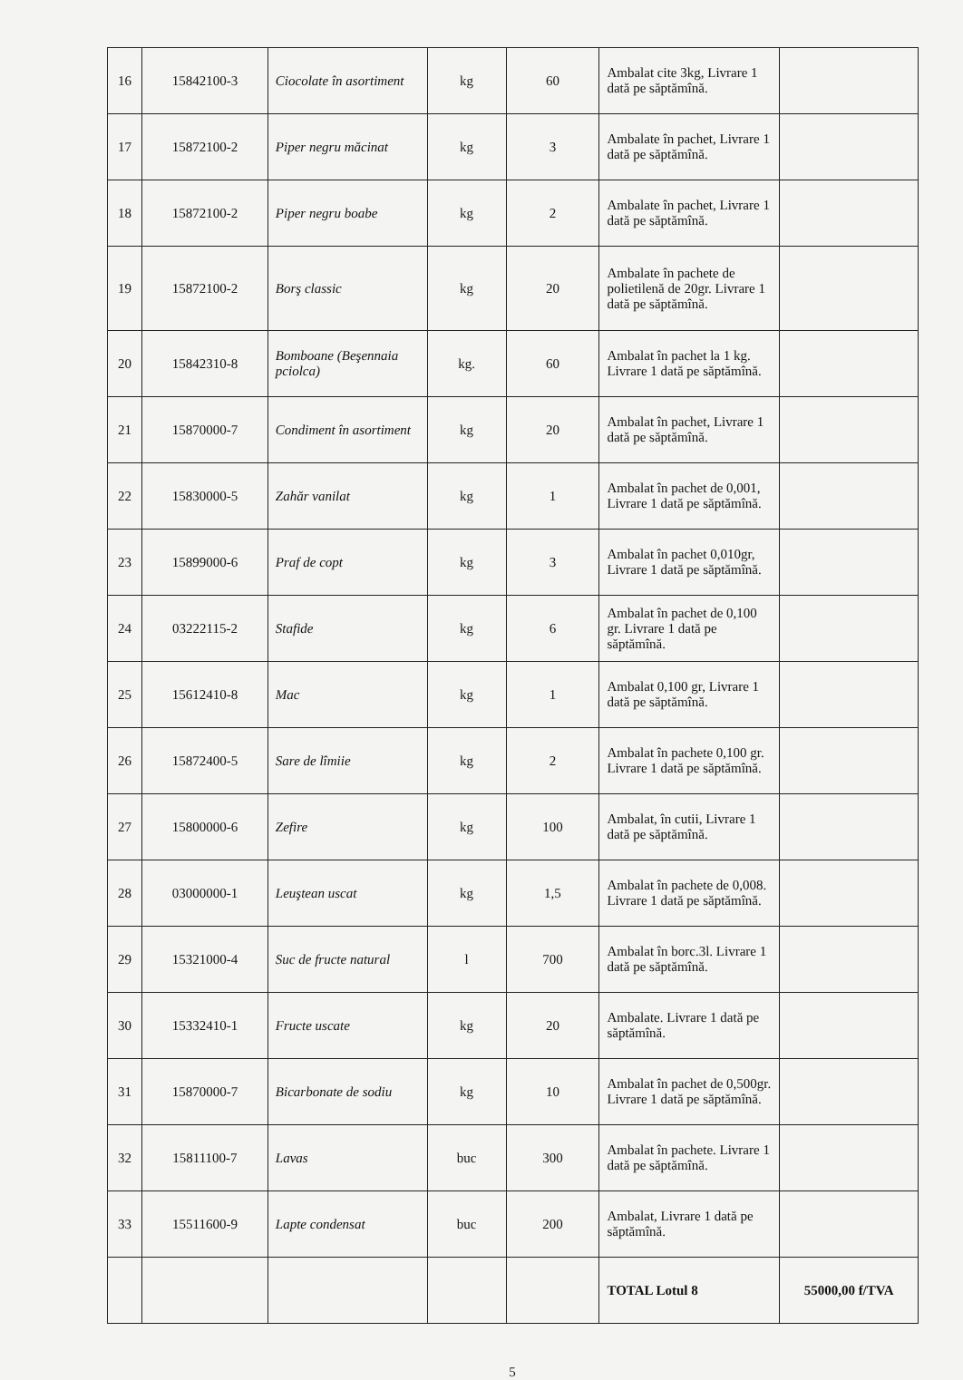| 16 | 15842100-3 | Ciocolate în asortiment | kg | 60 | Ambalat cite 3kg, Livrare 1 dată pe săptămînă. | |
| 17 | 15872100-2 | Piper negru măcinat | kg | 3 | Ambalate în pachet, Livrare 1 dată pe săptămînă. | |
| 18 | 15872100-2 | Piper negru boabe | kg | 2 | Ambalate în pachet, Livrare 1 dată pe săptămînă. | |
| 19 | 15872100-2 | Borş classic | kg | 20 | Ambalate în pachete de polietilenă de 20gr. Livrare 1 dată pe săptămînă. | |
| 20 | 15842310-8 | Bomboane (Beşennaia pciolca) | kg. | 60 | Ambalat în pachet la 1 kg. Livrare 1 dată pe săptămînă. | |
| 21 | 15870000-7 | Condiment în asortiment | kg | 20 | Ambalat în pachet, Livrare 1 dată pe săptămînă. | |
| 22 | 15830000-5 | Zahăr vanilat | kg | 1 | Ambalat în pachet de 0,001, Livrare 1 dată pe săptămînă. | |
| 23 | 15899000-6 | Praf de copt | kg | 3 | Ambalat în pachet 0,010gr, Livrare 1 dată pe săptămînă. | |
| 24 | 03222115-2 | Stafide | kg | 6 | Ambalat în pachet de 0,100 gr. Livrare 1 dată pe săptămînă. | |
| 25 | 15612410-8 | Mac | kg | 1 | Ambalat 0,100 gr, Livrare 1 dată pe săptămînă. | |
| 26 | 15872400-5 | Sare de lîmiie | kg | 2 | Ambalat în pachete 0,100 gr. Livrare 1 dată pe săptămînă. | |
| 27 | 15800000-6 | Zefire | kg | 100 | Ambalat, în cutii, Livrare 1 dată pe săptămînă. | |
| 28 | 03000000-1 | Leuştean uscat | kg | 1,5 | Ambalat în pachete de 0,008. Livrare 1 dată pe săptămînă. | |
| 29 | 15321000-4 | Suc de fructe natural | l | 700 | Ambalat în borc.3l. Livrare 1 dată pe săptămînă. | |
| 30 | 15332410-1 | Fructe uscate | kg | 20 | Ambalate. Livrare 1 dată pe săptămînă. | |
| 31 | 15870000-7 | Bicarbonate de sodiu | kg | 10 | Ambalat în pachet de 0,500gr. Livrare 1 dată pe săptămînă. | |
| 32 | 15811100-7 | Lavas | buc | 300 | Ambalat în pachete. Livrare 1 dată pe săptămînă. | |
| 33 | 15511600-9 | Lapte condensat | buc | 200 | Ambalat, Livrare 1 dată pe săptămînă. | |
| | | | | | TOTAL Lotul 8 | 55000,00 f/TVA |
5